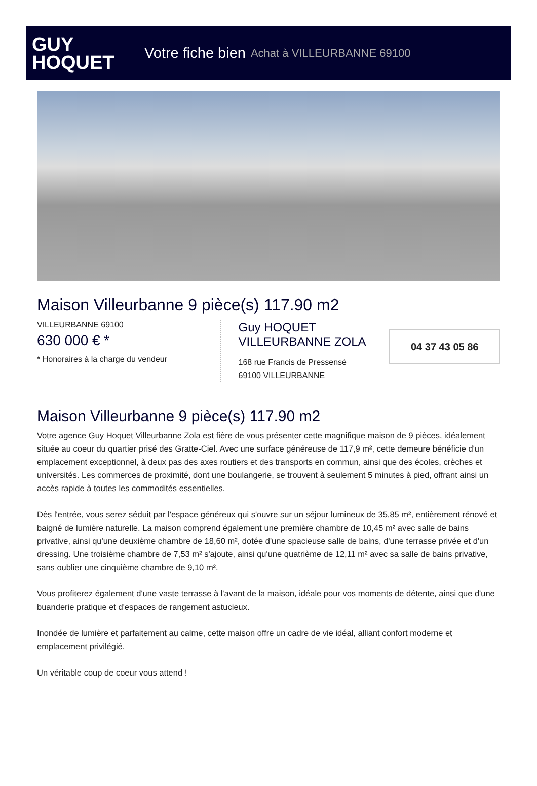GUY
HOQUET
Votre fiche bien Achat à VILLEURBANNE 69100
Maison Villeurbanne 9 pièce(s) 117.90 m2
VILLEURBANNE 69100
630 000 € *
* Honoraires à la charge du vendeur
Guy HOQUET
VILLEURBANNE ZOLA
168 rue Francis de Pressensé
69100 VILLEURBANNE
04 37 43 05 86
Maison Villeurbanne 9 pièce(s) 117.90 m2
Votre agence Guy Hoquet Villeurbanne Zola est fière de vous présenter cette magnifique maison de 9 pièces, idéalement située au coeur du quartier prisé des Gratte-Ciel. Avec une surface généreuse de 117,9 m², cette demeure bénéficie d'un emplacement exceptionnel, à deux pas des axes routiers et des transports en commun, ainsi que des écoles, crèches et universités. Les commerces de proximité, dont une boulangerie, se trouvent à seulement 5 minutes à pied, offrant ainsi un accès rapide à toutes les commodités essentielles.
Dès l'entrée, vous serez séduit par l'espace généreux qui s'ouvre sur un séjour lumineux de 35,85 m², entièrement rénové et baigné de lumière naturelle. La maison comprend également une première chambre de 10,45 m² avec salle de bains privative, ainsi qu'une deuxième chambre de 18,60 m², dotée d'une spacieuse salle de bains, d'une terrasse privée et d'un dressing. Une troisième chambre de 7,53 m² s'ajoute, ainsi qu'une quatrième de 12,11 m² avec sa salle de bains privative, sans oublier une cinquième chambre de 9,10 m².
Vous profiterez également d'une vaste terrasse à l'avant de la maison, idéale pour vos moments de détente, ainsi que d'une buanderie pratique et d'espaces de rangement astucieux.
Inondée de lumière et parfaitement au calme, cette maison offre un cadre de vie idéal, alliant confort moderne et emplacement privilégié.
Un véritable coup de coeur vous attend !